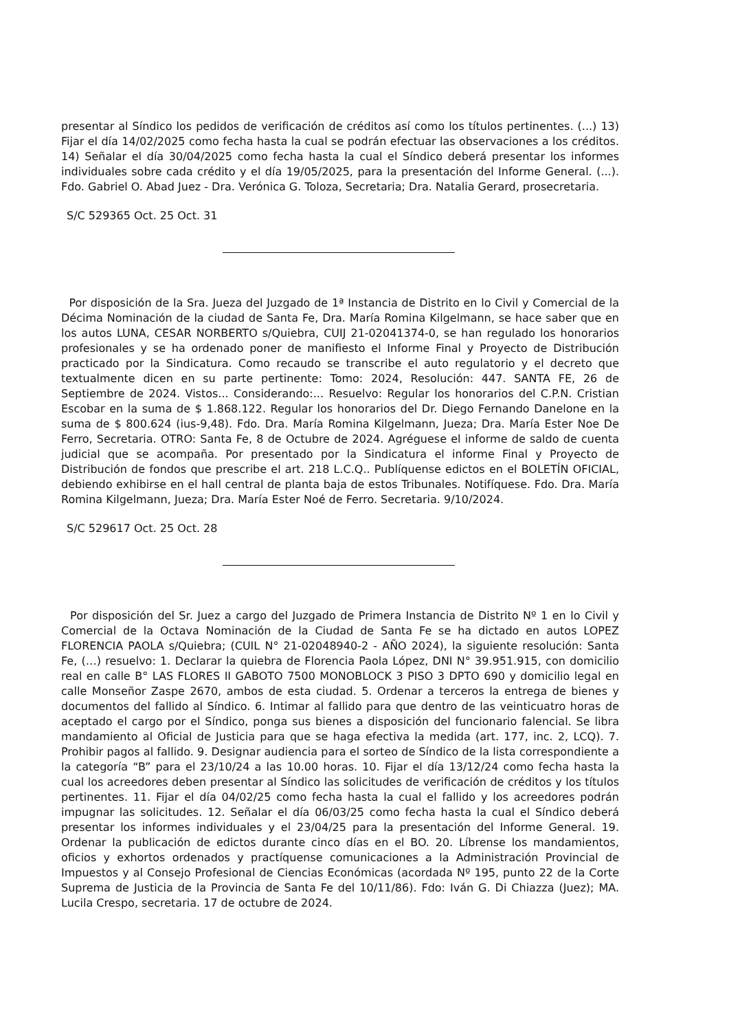presentar al Síndico los pedidos de verificación de créditos así como los títulos pertinentes. (...) 13) Fijar el día 14/02/2025 como fecha hasta la cual se podrán efectuar las observaciones a los créditos. 14) Señalar el día 30/04/2025 como fecha hasta la cual el Síndico deberá presentar los informes individuales sobre cada crédito y el día 19/05/2025, para la presentación del Informe General. (...). Fdo. Gabriel O. Abad Juez - Dra. Verónica G. Toloza, Secretaria; Dra. Natalia Gerard, prosecretaria.
S/C 529365 Oct. 25 Oct. 31
Por disposición de la Sra. Jueza del Juzgado de 1ª Instancia de Distrito en lo Civil y Comercial de la Décima Nominación de la ciudad de Santa Fe, Dra. María Romina Kilgelmann, se hace saber que en los autos LUNA, CESAR NORBERTO s/Quiebra, CUIJ 21-02041374-0, se han regulado los honorarios profesionales y se ha ordenado poner de manifiesto el Informe Final y Proyecto de Distribución practicado por la Sindicatura. Como recaudo se transcribe el auto regulatorio y el decreto que textualmente dicen en su parte pertinente: Tomo: 2024, Resolución: 447. SANTA FE, 26 de Septiembre de 2024. Vistos... Considerando:... Resuelvo: Regular los honorarios del C.P.N. Cristian Escobar en la suma de $ 1.868.122. Regular los honorarios del Dr. Diego Fernando Danelone en la suma de $ 800.624 (ius-9,48). Fdo. Dra. María Romina Kilgelmann, Jueza; Dra. María Ester Noe De Ferro, Secretaria. OTRO: Santa Fe, 8 de Octubre de 2024. Agréguese el informe de saldo de cuenta judicial que se acompaña. Por presentado por la Sindicatura el informe Final y Proyecto de Distribución de fondos que prescribe el art. 218 L.C.Q.. Publíquense edictos en el BOLETÍN OFICIAL, debiendo exhibirse en el hall central de planta baja de estos Tribunales. Notifíquese. Fdo. Dra. María Romina Kilgelmann, Jueza; Dra. María Ester Noé de Ferro. Secretaria. 9/10/2024.
S/C 529617 Oct. 25 Oct. 28
Por disposición del Sr. Juez a cargo del Juzgado de Primera Instancia de Distrito Nº 1 en lo Civil y Comercial de la Octava Nominación de la Ciudad de Santa Fe se ha dictado en autos LOPEZ FLORENCIA PAOLA s/Quiebra; (CUIL N° 21-02048940-2 - AÑO 2024), la siguiente resolución: Santa Fe, (…) resuelvo: 1. Declarar la quiebra de Florencia Paola López, DNI N° 39.951.915, con domicilio real en calle B° LAS FLORES II GABOTO 7500 MONOBLOCK 3 PISO 3 DPTO 690 y domicilio legal en calle Monseñor Zaspe 2670, ambos de esta ciudad. 5. Ordenar a terceros la entrega de bienes y documentos del fallido al Síndico. 6. Intimar al fallido para que dentro de las veinticuatro horas de aceptado el cargo por el Síndico, ponga sus bienes a disposición del funcionario falencial. Se libra mandamiento al Oficial de Justicia para que se haga efectiva la medida (art. 177, inc. 2, LCQ). 7. Prohibir pagos al fallido. 9. Designar audiencia para el sorteo de Síndico de la lista correspondiente a la categoría “B” para el 23/10/24 a las 10.00 horas. 10. Fijar el día 13/12/24 como fecha hasta la cual los acreedores deben presentar al Síndico las solicitudes de verificación de créditos y los títulos pertinentes. 11. Fijar el día 04/02/25 como fecha hasta la cual el fallido y los acreedores podrán impugnar las solicitudes. 12. Señalar el día 06/03/25 como fecha hasta la cual el Síndico deberá presentar los informes individuales y el 23/04/25 para la presentación del Informe General. 19. Ordenar la publicación de edictos durante cinco días en el BO. 20. Líbrense los mandamientos, oficios y exhortos ordenados y practíquense comunicaciones a la Administración Provincial de Impuestos y al Consejo Profesional de Ciencias Económicas (acordada Nº 195, punto 22 de la Corte Suprema de Justicia de la Provincia de Santa Fe del 10/11/86). Fdo: Iván G. Di Chiazza (Juez); MA. Lucila Crespo, secretaria. 17 de octubre de 2024.